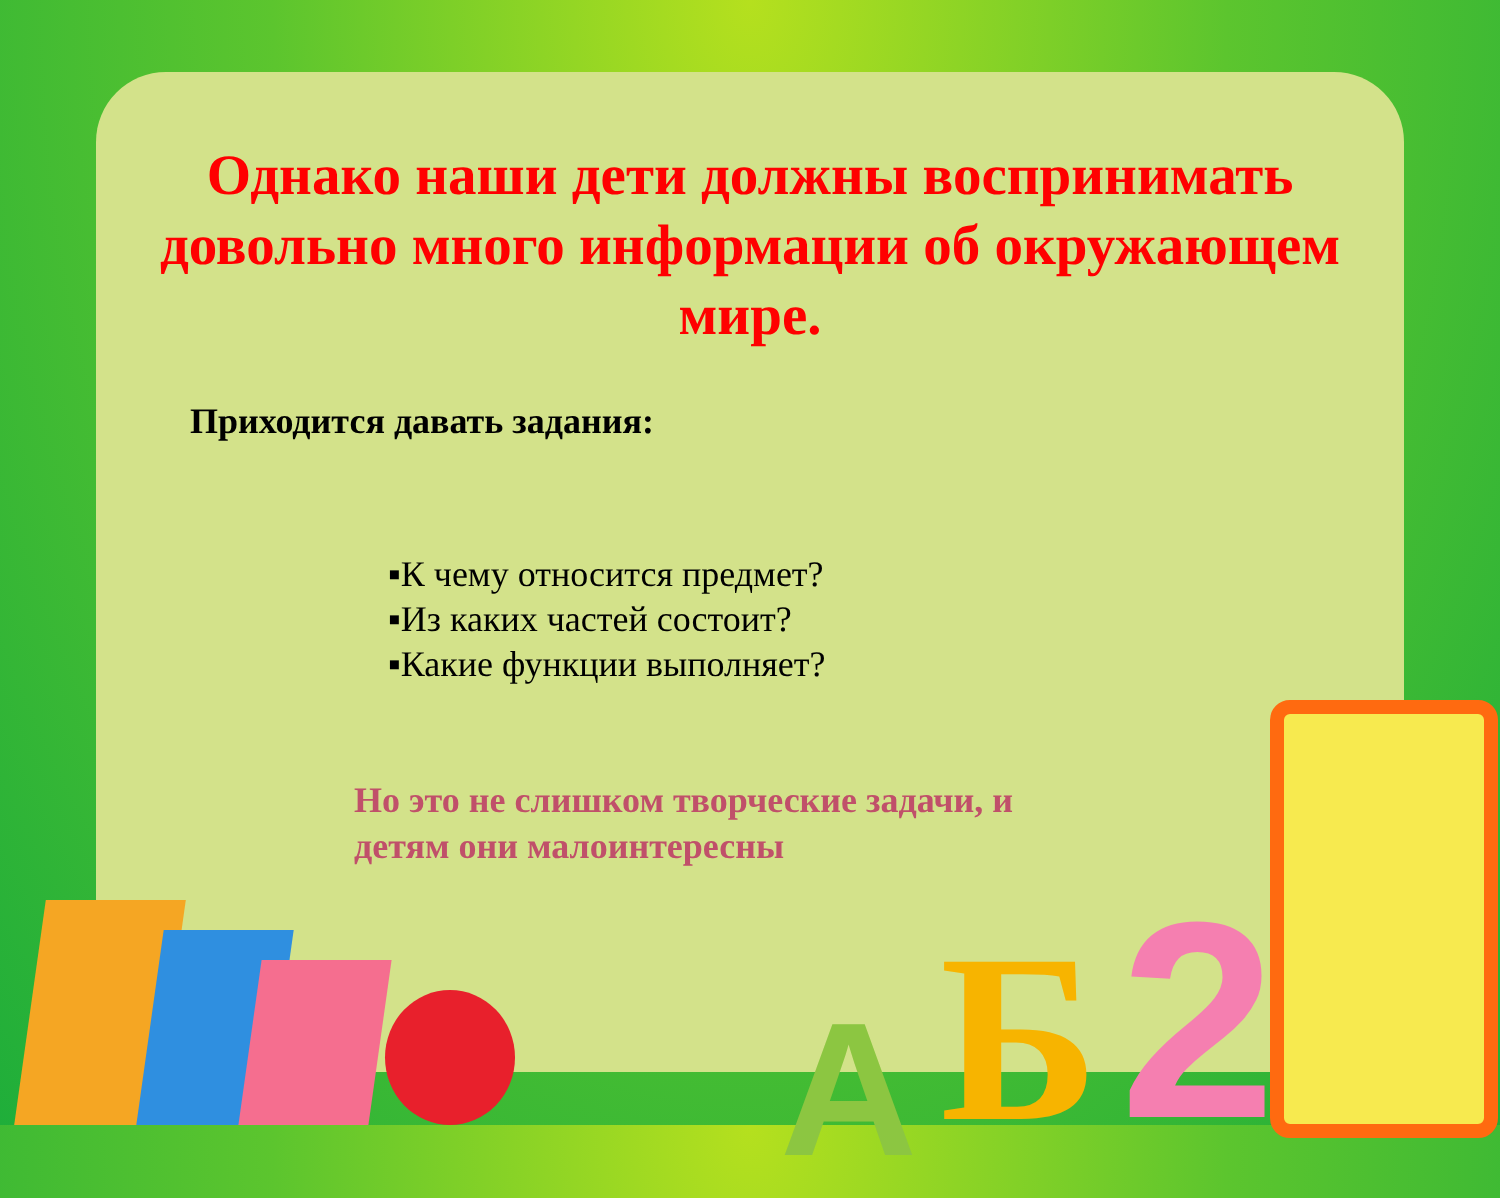Однако наши дети должны воспринимать довольно много информации об окружающем мире.
Приходится давать задания:
▪К чему относится предмет?
▪Из каких частей состоит?
▪Какие функции выполняет?
Но это не слишком творческие задачи, и
детям они малоинтересны
А Б 2